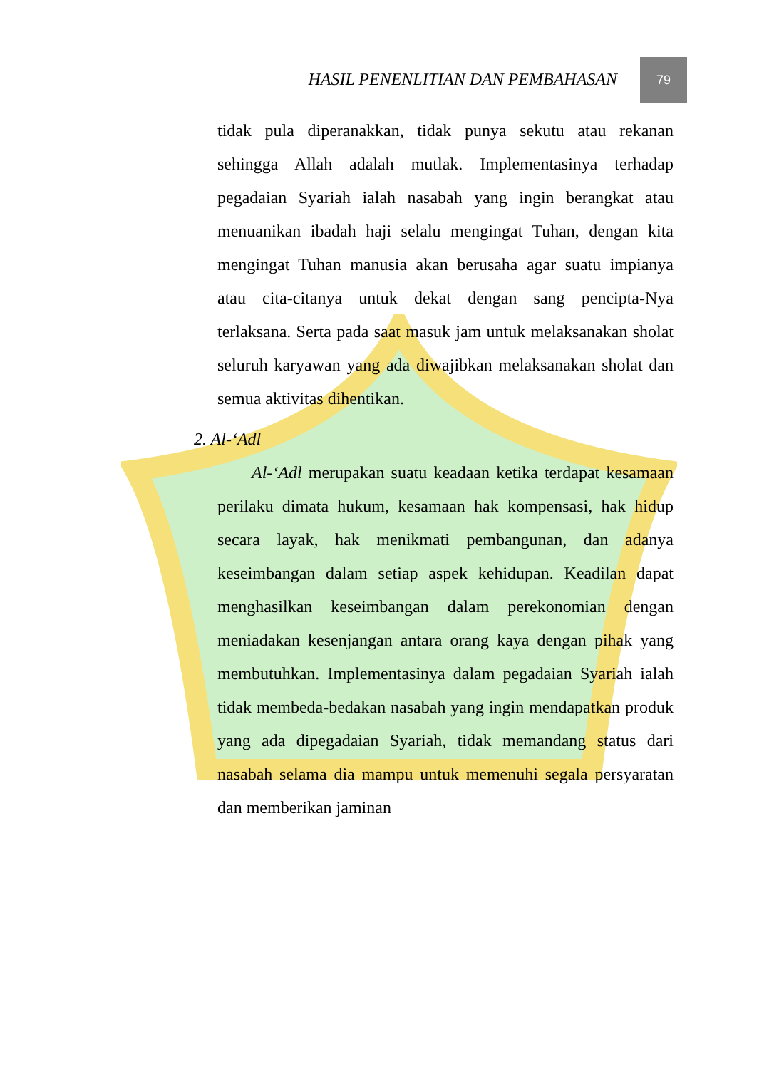HASIL PENENLITIAN DAN PEMBAHASAN
79
tidak pula diperanakkan, tidak punya sekutu atau rekanan sehingga Allah adalah mutlak. Implementasinya terhadap pegadaian Syariah ialah nasabah yang ingin berangkat atau menuanikan ibadah haji selalu mengingat Tuhan, dengan kita mengingat Tuhan manusia akan berusaha agar suatu impianya atau cita-citanya untuk dekat dengan sang pencipta-Nya terlaksana. Serta pada saat masuk jam untuk melaksanakan sholat seluruh karyawan yang ada diwajibkan melaksanakan sholat dan semua aktivitas dihentikan.
2. Al-‘Adl
Al-‘Adl merupakan suatu keadaan ketika terdapat kesamaan perilaku dimata hukum, kesamaan hak kompensasi, hak hidup secara layak, hak menikmati pembangunan, dan adanya keseimbangan dalam setiap aspek kehidupan. Keadilan dapat menghasilkan keseimbangan dalam perekonomian dengan meniadakan kesenjangan antara orang kaya dengan pihak yang membutuhkan. Implementasinya dalam pegadaian Syariah ialah tidak membeda-bedakan nasabah yang ingin mendapatkan produk yang ada dipegadaian Syariah, tidak memandang status dari nasabah selama dia mampu untuk memenuhi segala persyaratan dan memberikan jaminan